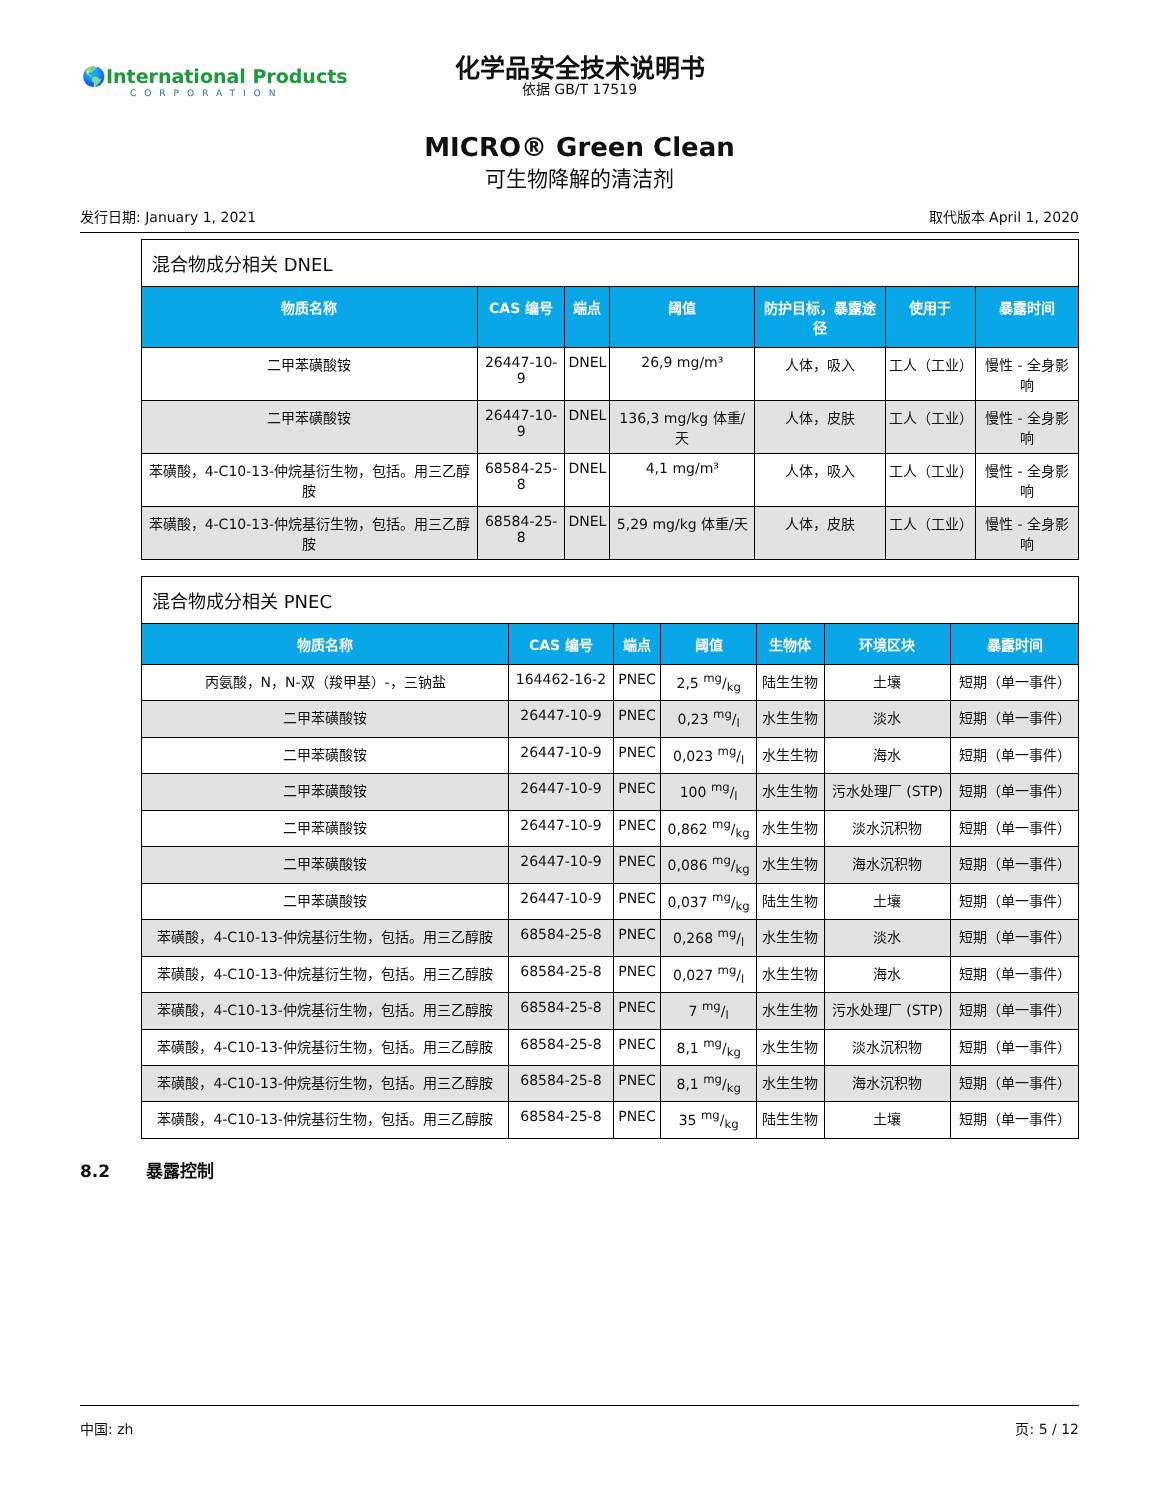🌎International Products
CORPORATION
化学品安全技术说明书
依据 GB/T 17519
MICRO® Green Clean
可生物降解的清洁剂
发行日期: January 1, 2021 取代版本 April 1, 2020
混合物成分相关 DNEL
| 物质名称 | CAS 编号 | 端点 | 阈值 | 防护目标，暴露途径 | 使用于 | 暴露时间 |
| --- | --- | --- | --- | --- | --- | --- |
| 二甲苯磺酸铵 | 26447-10-9 | DNEL | 26,9 mg/m³ | 人体，吸入 | 工人（工业） | 慢性 - 全身影响 |
| 二甲苯磺酸铵 | 26447-10-9 | DNEL | 136,3 mg/kg 体重/天 | 人体，皮肤 | 工人（工业） | 慢性 - 全身影响 |
| 苯磺酸，4-C10-13-仲烷基衍生物，包括。用三乙醇胺 | 68584-25-8 | DNEL | 4,1 mg/m³ | 人体，吸入 | 工人（工业） | 慢性 - 全身影响 |
| 苯磺酸，4-C10-13-仲烷基衍生物，包括。用三乙醇胺 | 68584-25-8 | DNEL | 5,29 mg/kg 体重/天 | 人体，皮肤 | 工人（工业） | 慢性 - 全身影响 |
混合物成分相关 PNEC
| 物质名称 | CAS 编号 | 端点 | 阈值 | 生物体 | 环境区块 | 暴露时间 |
| --- | --- | --- | --- | --- | --- | --- |
| 丙氨酸，N，N-双（羧甲基）-，三钠盐 | 164462-16-2 | PNEC | 2,5 mg/kg | 陆生生物 | 土壤 | 短期（单一事件） |
| 二甲苯磺酸铵 | 26447-10-9 | PNEC | 0,23 mg/l | 水生生物 | 淡水 | 短期（单一事件） |
| 二甲苯磺酸铵 | 26447-10-9 | PNEC | 0,023 mg/l | 水生生物 | 海水 | 短期（单一事件） |
| 二甲苯磺酸铵 | 26447-10-9 | PNEC | 100 mg/l | 水生生物 | 污水处理厂 (STP) | 短期（单一事件） |
| 二甲苯磺酸铵 | 26447-10-9 | PNEC | 0,862 mg/kg | 水生生物 | 淡水沉积物 | 短期（单一事件） |
| 二甲苯磺酸铵 | 26447-10-9 | PNEC | 0,086 mg/kg | 水生生物 | 海水沉积物 | 短期（单一事件） |
| 二甲苯磺酸铵 | 26447-10-9 | PNEC | 0,037 mg/kg | 陆生生物 | 土壤 | 短期（单一事件） |
| 苯磺酸，4-C10-13-仲烷基衍生物，包括。用三乙醇胺 | 68584-25-8 | PNEC | 0,268 mg/l | 水生生物 | 淡水 | 短期（单一事件） |
| 苯磺酸，4-C10-13-仲烷基衍生物，包括。用三乙醇胺 | 68584-25-8 | PNEC | 0,027 mg/l | 水生生物 | 海水 | 短期（单一事件） |
| 苯磺酸，4-C10-13-仲烷基衍生物，包括。用三乙醇胺 | 68584-25-8 | PNEC | 7 mg/l | 水生生物 | 污水处理厂 (STP) | 短期（单一事件） |
| 苯磺酸，4-C10-13-仲烷基衍生物，包括。用三乙醇胺 | 68584-25-8 | PNEC | 8,1 mg/kg | 水生生物 | 淡水沉积物 | 短期（单一事件） |
| 苯磺酸，4-C10-13-仲烷基衍生物，包括。用三乙醇胺 | 68584-25-8 | PNEC | 8,1 mg/kg | 水生生物 | 海水沉积物 | 短期（单一事件） |
| 苯磺酸，4-C10-13-仲烷基衍生物，包括。用三乙醇胺 | 68584-25-8 | PNEC | 35 mg/kg | 陆生生物 | 土壤 | 短期（单一事件） |
8.2 暴露控制
中国: zh 页: 5 / 12